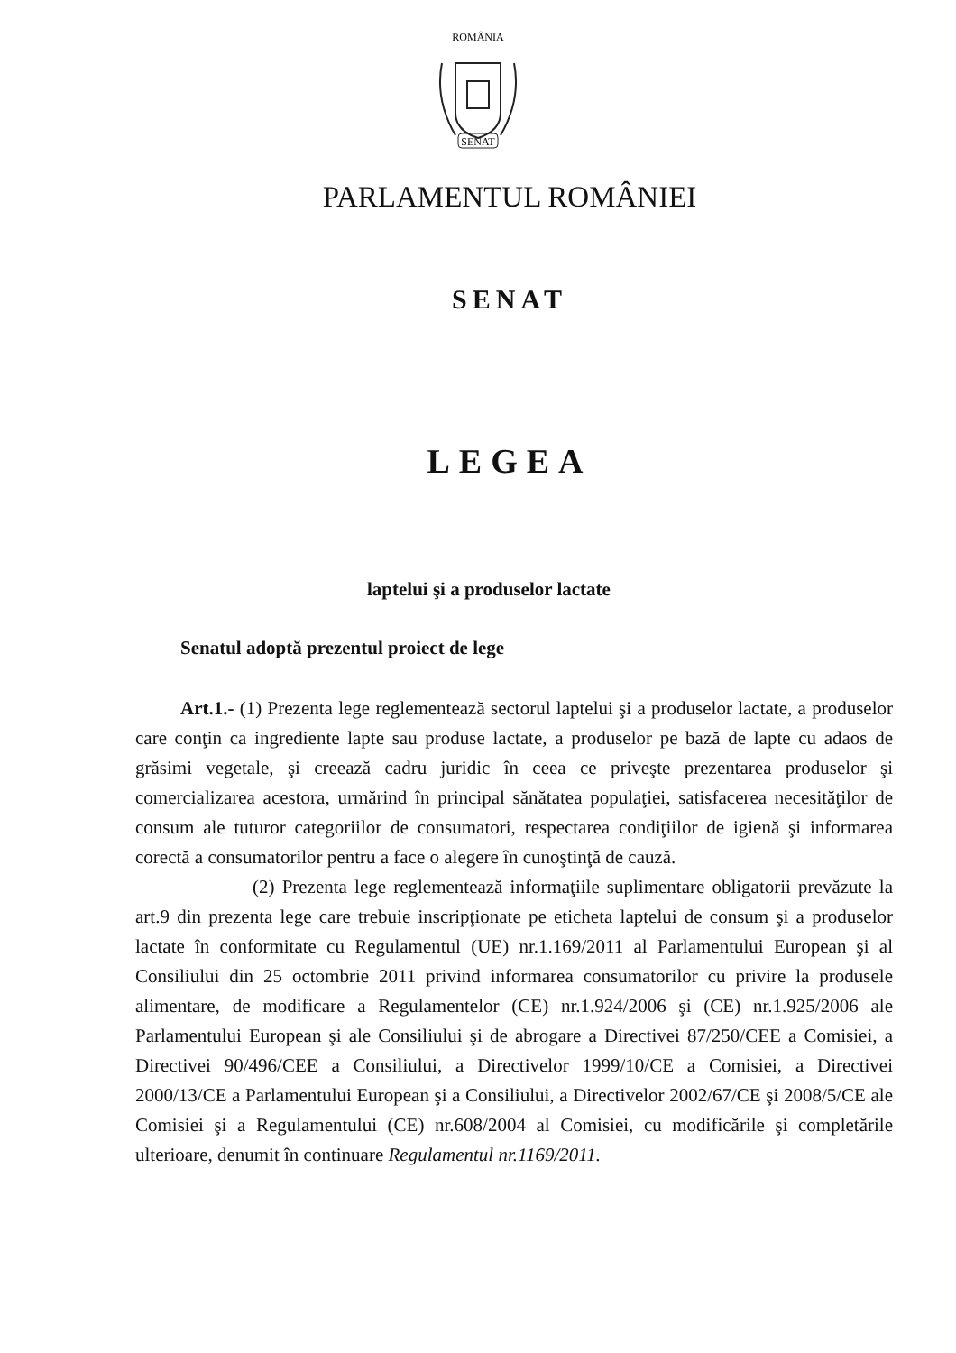ROMÂNIA
SENAT
PARLAMENTUL ROMÂNIEI
SENAT
LEGEA
laptelui şi a produselor lactate
Senatul adoptă prezentul proiect de lege
Art.1.- (1) Prezenta lege reglementează sectorul laptelui şi a produselor lactate, a produselor care conţin ca ingrediente lapte sau produse lactate, a produselor pe bază de lapte cu adaos de grăsimi vegetale, şi creează cadru juridic în ceea ce priveşte prezentarea produselor şi comercializarea acestora, urmărind în principal sănătatea populaţiei, satisfacerea necesităţilor de consum ale tuturor categoriilor de consumatori, respectarea condiţiilor de igienă şi informarea corectă a consumatorilor pentru a face o alegere în cunoştinţă de cauză.
(2) Prezenta lege reglementează informaţiile suplimentare obligatorii prevăzute la art.9 din prezenta lege care trebuie inscripţionate pe eticheta laptelui de consum şi a produselor lactate în conformitate cu Regulamentul (UE) nr.1.169/2011 al Parlamentului European şi al Consiliului din 25 octombrie 2011 privind informarea consumatorilor cu privire la produsele alimentare, de modificare a Regulamentelor (CE) nr.1.924/2006 şi (CE) nr.1.925/2006 ale Parlamentului European şi ale Consiliului şi de abrogare a Directivei 87/250/CEE a Comisiei, a Directivei 90/496/CEE a Consiliului, a Directivelor 1999/10/CE a Comisiei, a Directivei 2000/13/CE a Parlamentului European şi a Consiliului, a Directivelor 2002/67/CE şi 2008/5/CE ale Comisiei şi a Regulamentului (CE) nr.608/2004 al Comisiei, cu modificările şi completările ulterioare, denumit în continuare Regulamentul nr.1169/2011.